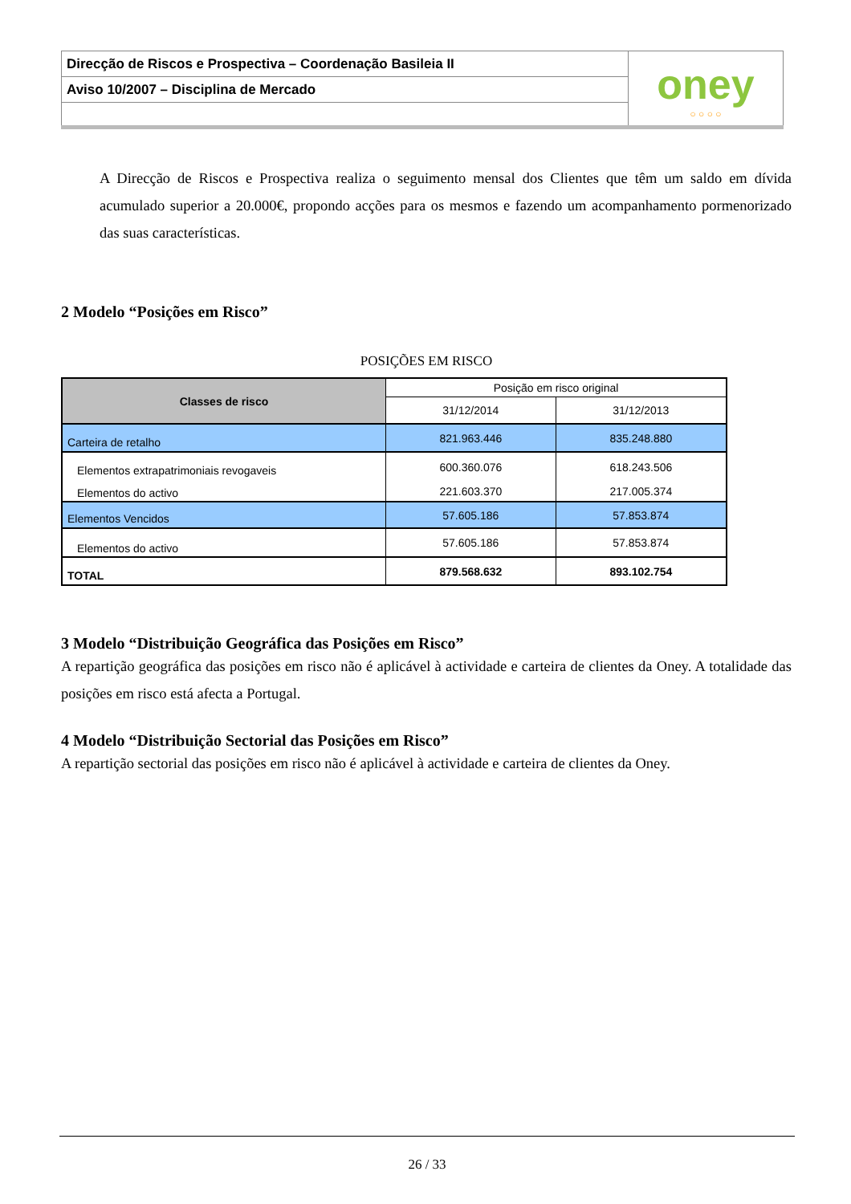| Direcção de Riscos e Prospectiva – Coordenação Basileia II | oney ○ ○ ○ ○ |
| Aviso 10/2007 – Disciplina de Mercado | |
A Direcção de Riscos e Prospectiva realiza o seguimento mensal dos Clientes que têm um saldo em dívida acumulado superior a 20.000€, propondo acções para os mesmos e fazendo um acompanhamento pormenorizado das suas características.
2 Modelo “Posições em Risco”
POSIÇÕES EM RISCO
| Classes de risco | Posição em risco original | |
| | 31/12/2014 | 31/12/2013 |
| Carteira de retalho | 821.963.446 | 835.248.880 |
| Elementos extrapatrimoniais revogaveis | 600.360.076 | 618.243.506 |
| Elementos do activo | 221.603.370 | 217.005.374 |
| Elementos Vencidos | 57.605.186 | 57.853.874 |
| Elementos do activo | 57.605.186 | 57.853.874 |
| TOTAL | 879.568.632 | 893.102.754 |
3 Modelo “Distribuição Geográfica das Posições em Risco”
A repartição geográfica das posições em risco não é aplicável à actividade e carteira de clientes da Oney. A totalidade das posições em risco está afecta a Portugal.
4 Modelo “Distribuição Sectorial das Posições em Risco”
A repartição sectorial das posições em risco não é aplicável à actividade e carteira de clientes da Oney.
26 / 33